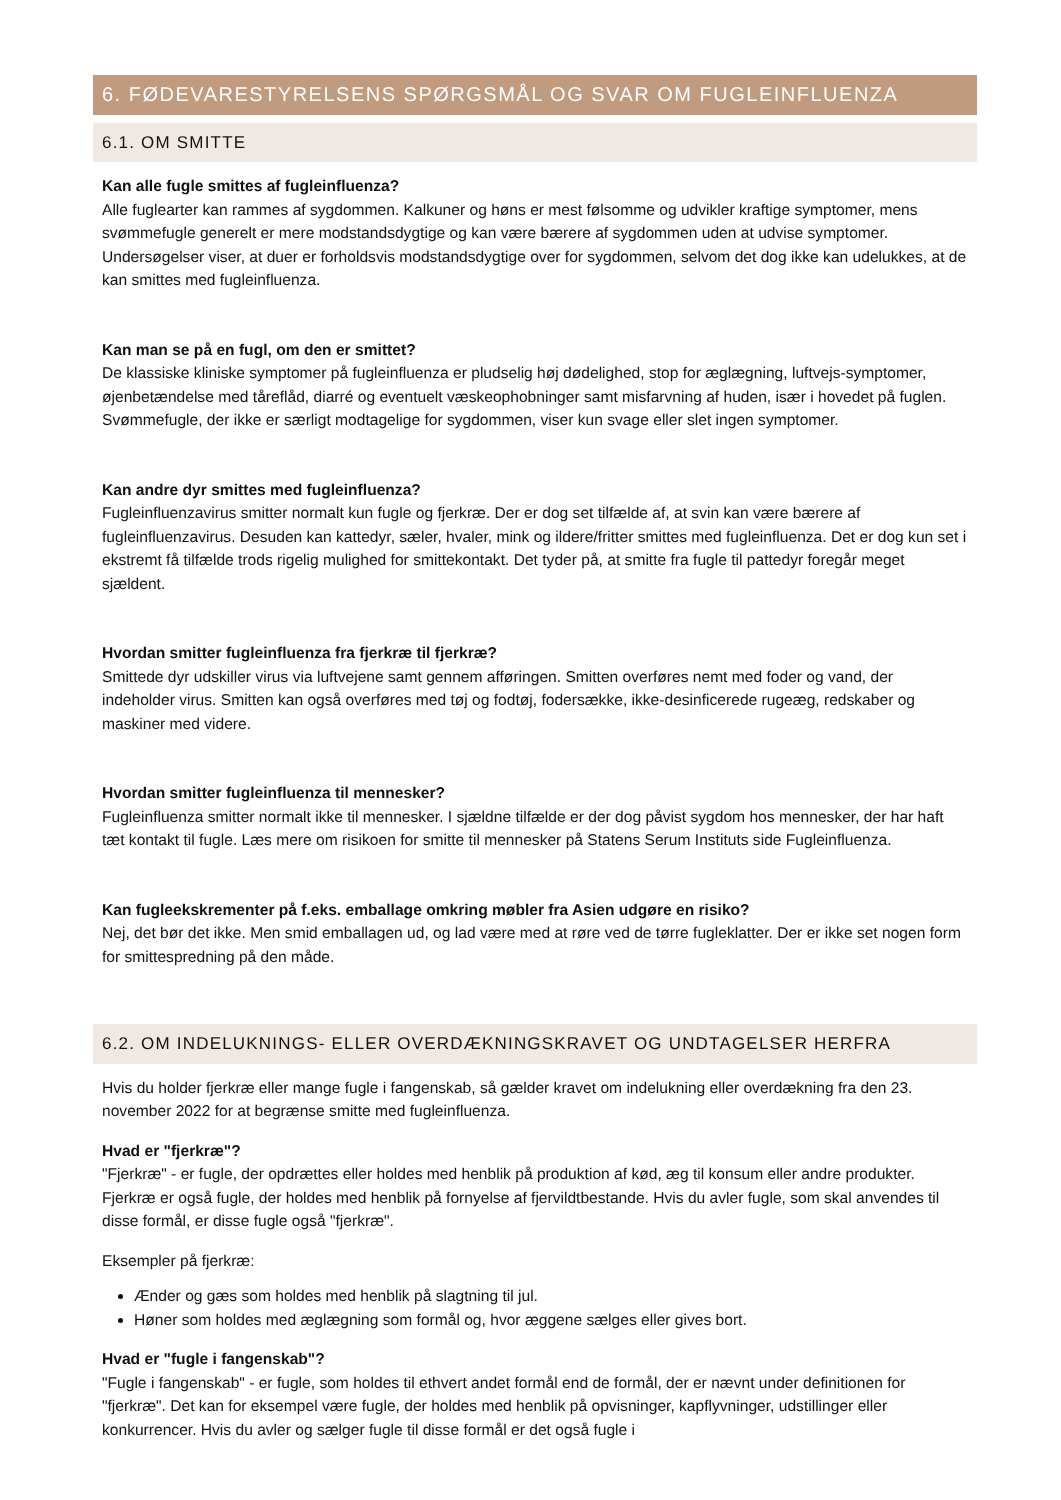6. FØDEVARESTYRELSENS SPØRGSMÅL OG SVAR OM FUGLEINFLUENZA
6.1. OM SMITTE
Kan alle fugle smittes af fugleinfluenza?
Alle fuglearter kan rammes af sygdommen. Kalkuner og høns er mest følsomme og udvikler kraftige symptomer, mens svømmefugle generelt er mere modstandsdygtige og kan være bærere af sygdommen uden at udvise symptomer. Undersøgelser viser, at duer er forholdsvis modstandsdygtige over for sygdommen, selvom det dog ikke kan udelukkes, at de kan smittes med fugleinfluenza.
Kan man se på en fugl, om den er smittet?
De klassiske kliniske symptomer på fugleinfluenza er pludselig høj dødelighed, stop for æglægning, luftvejs-symptomer, øjenbetændelse med tåreflåd, diarré og eventuelt væskeophobninger samt misfarvning af huden, især i hovedet på fuglen. Svømmefugle, der ikke er særligt modtagelige for sygdommen, viser kun svage eller slet ingen symptomer.
Kan andre dyr smittes med fugleinfluenza?
Fugleinfluenzavirus smitter normalt kun fugle og fjerkræ. Der er dog set tilfælde af, at svin kan være bærere af fugleinfluenzavirus. Desuden kan kattedyr, sæler, hvaler, mink og ildere/fritter smittes med fugleinfluenza. Det er dog kun set i ekstremt få tilfælde trods rigelig mulighed for smittekontakt. Det tyder på, at smitte fra fugle til pattedyr foregår meget sjældent.
Hvordan smitter fugleinfluenza fra fjerkræ til fjerkræ?
Smittede dyr udskiller virus via luftvejene samt gennem afføringen. Smitten overføres nemt med foder og vand, der indeholder virus. Smitten kan også overføres med tøj og fodtøj, fodersække, ikke-desinficerede rugeæg, redskaber og maskiner med videre.
Hvordan smitter fugleinfluenza til mennesker?
Fugleinfluenza smitter normalt ikke til mennesker. I sjældne tilfælde er der dog påvist sygdom hos mennesker, der har haft tæt kontakt til fugle. Læs mere om risikoen for smitte til mennesker på Statens Serum Instituts side Fugleinfluenza.
Kan fugleekskrementer på f.eks. emballage omkring møbler fra Asien udgøre en risiko?
Nej, det bør det ikke. Men smid emballagen ud, og lad være med at røre ved de tørre fugleklatter. Der er ikke set nogen form for smittespredning på den måde.
6.2. OM INDELUKNINGS- ELLER OVERDÆKNINGSKRAVET OG UNDTAGELSER HERFRA
Hvis du holder fjerkræ eller mange fugle i fangenskab, så gælder kravet om indelukning eller overdækning fra den 23. november 2022 for at begrænse smitte med fugleinfluenza.
Hvad er "fjerkræ"?
"Fjerkræ" - er fugle, der opdrættes eller holdes med henblik på produktion af kød, æg til konsum eller andre produkter. Fjerkræ er også fugle, der holdes med henblik på fornyelse af fjervildtbestande. Hvis du avler fugle, som skal anvendes til disse formål, er disse fugle også "fjerkræ".
Eksempler på fjerkræ:
Ænder og gæs som holdes med henblik på slagtning til jul.
Høner som holdes med æglægning som formål og, hvor æggene sælges eller gives bort.
Hvad er "fugle i fangenskab"?
"Fugle i fangenskab" - er fugle, som holdes til ethvert andet formål end de formål, der er nævnt under definitionen for "fjerkræ". Det kan for eksempel være fugle, der holdes med henblik på opvisninger, kapflyvninger, udstillinger eller konkurrencer. Hvis du avler og sælger fugle til disse formål er det også fugle i